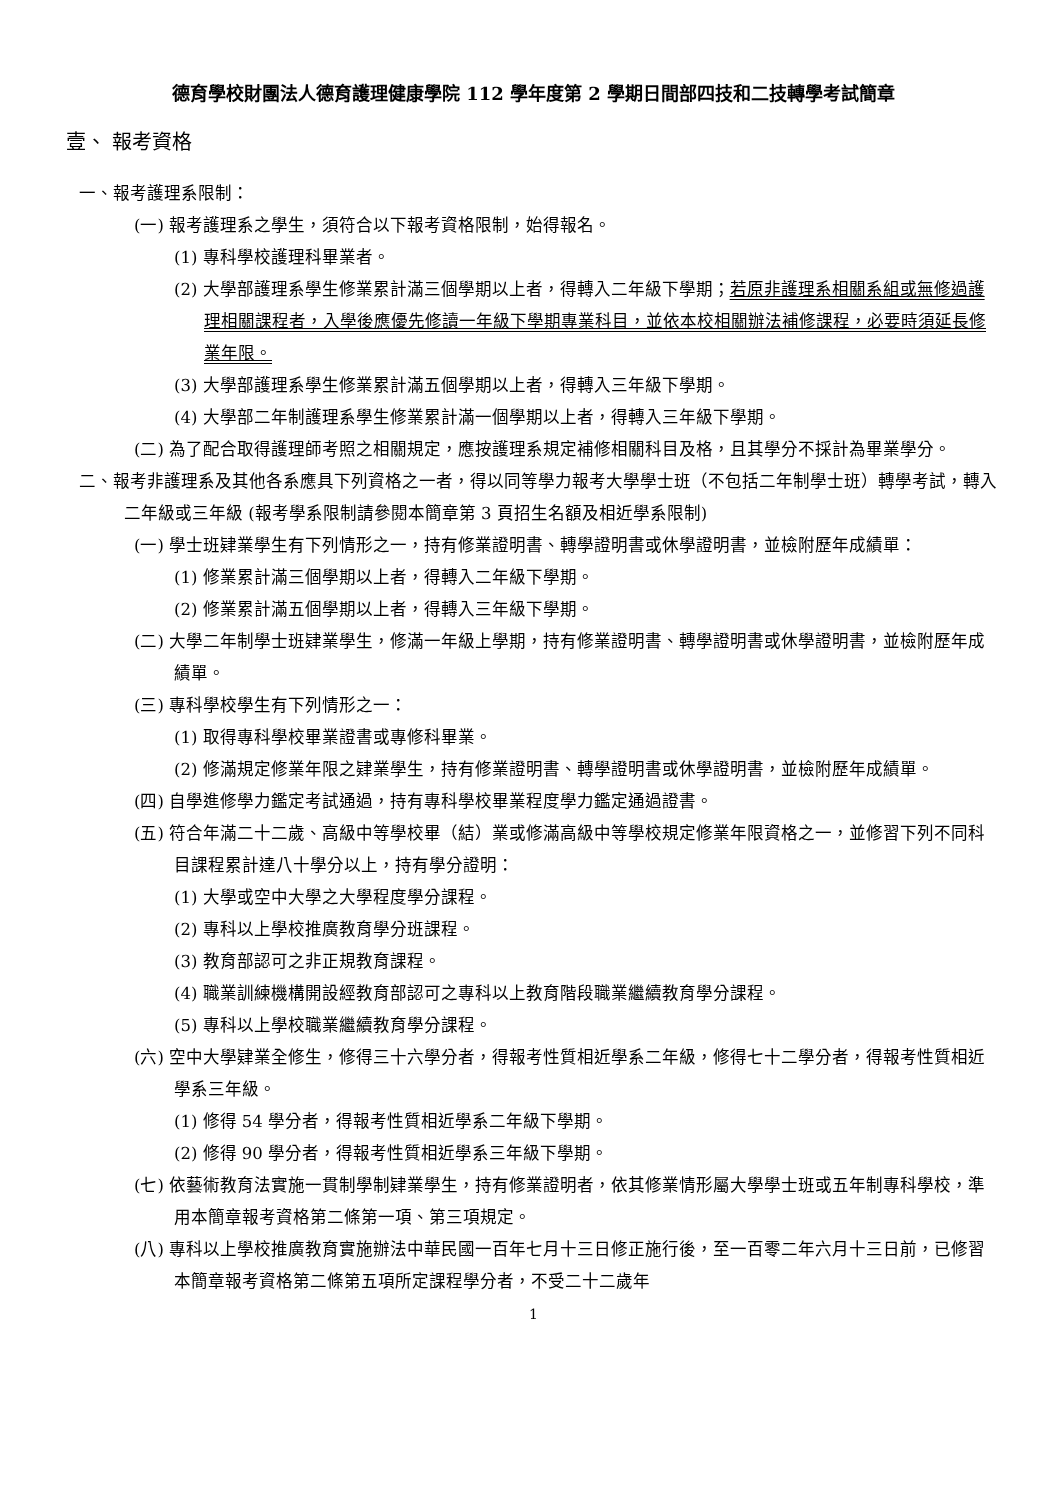德育學校財團法人德育護理健康學院 112 學年度第 2 學期日間部四技和二技轉學考試簡章
壹、 報考資格
一、報考護理系限制：
(一) 報考護理系之學生，須符合以下報考資格限制，始得報名。
(1) 專科學校護理科畢業者。
(2) 大學部護理系學生修業累計滿三個學期以上者，得轉入二年級下學期；若原非護理系相關系組或無修過護理相關課程者，入學後應優先修讀一年級下學期專業科目，並依本校相關辦法補修課程，必要時須延長修業年限。
(3) 大學部護理系學生修業累計滿五個學期以上者，得轉入三年級下學期。
(4) 大學部二年制護理系學生修業累計滿一個學期以上者，得轉入三年級下學期。
(二) 為了配合取得護理師考照之相關規定，應按護理系規定補修相關科目及格，且其學分不採計為畢業學分。
二、報考非護理系及其他各系應具下列資格之一者，得以同等學力報考大學學士班（不包括二年制學士班）轉學考試，轉入二年級或三年級 (報考學系限制請參閱本簡章第 3 頁招生名額及相近學系限制)
(一) 學士班肄業學生有下列情形之一，持有修業證明書、轉學證明書或休學證明書，並檢附歷年成績單：
(1) 修業累計滿三個學期以上者，得轉入二年級下學期。
(2) 修業累計滿五個學期以上者，得轉入三年級下學期。
(二) 大學二年制學士班肄業學生，修滿一年級上學期，持有修業證明書、轉學證明書或休學證明書，並檢附歷年成績單。
(三) 專科學校學生有下列情形之一：
(1) 取得專科學校畢業證書或專修科畢業。
(2) 修滿規定修業年限之肄業學生，持有修業證明書、轉學證明書或休學證明書，並檢附歷年成績單。
(四) 自學進修學力鑑定考試通過，持有專科學校畢業程度學力鑑定通過證書。
(五) 符合年滿二十二歲、高級中等學校畢（結）業或修滿高級中等學校規定修業年限資格之一，並修習下列不同科目課程累計達八十學分以上，持有學分證明：
(1) 大學或空中大學之大學程度學分課程。
(2) 專科以上學校推廣教育學分班課程。
(3) 教育部認可之非正規教育課程。
(4) 職業訓練機構開設經教育部認可之專科以上教育階段職業繼續教育學分課程。
(5) 專科以上學校職業繼續教育學分課程。
(六) 空中大學肄業全修生，修得三十六學分者，得報考性質相近學系二年級，修得七十二學分者，得報考性質相近學系三年級。
(1) 修得 54 學分者，得報考性質相近學系二年級下學期。
(2) 修得 90 學分者，得報考性質相近學系三年級下學期。
(七) 依藝術教育法實施一貫制學制肄業學生，持有修業證明者，依其修業情形屬大學學士班或五年制專科學校，準用本簡章報考資格第二條第一項、第三項規定。
(八) 專科以上學校推廣教育實施辦法中華民國一百年七月十三日修正施行後，至一百零二年六月十三日前，已修習本簡章報考資格第二條第五項所定課程學分者，不受二十二歲年
1